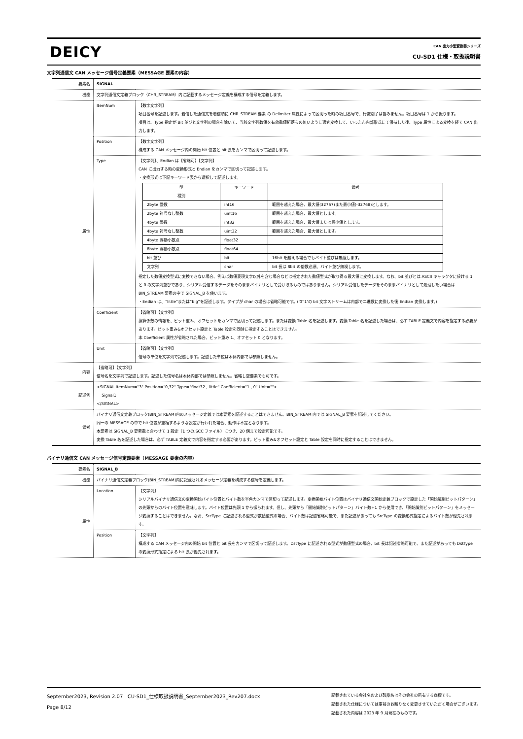DEICY
CAN 出力小型変換器シリーズ
CU-SD1 仕様・取扱説明書
文字列通信文 CAN メッセージ信号定義要素（MESSAGE 要素の内容）
| 要素名 | SIGNAL | |
| 機能 | 文字列通信文定義ブロック（CHR_STREAM）内に記載するメッセージ定義を構成する信号を定義します。 | |
| 属性 | ItemNum | 【数字文字列】 項目番号を記述します。着信した通信文を着信順に CHR_STREAM 要素 の Delimiter 属性によって区切った時の項目番号で、行識別子は含みません。項目番号は 1 から振ります。 項目は、Type 指定が Bit 並びと文字列の場合を除いて、当該文字列数値を有効数値桁落ちの無いように適宜変換して、いったん内部形式にて保持した後、Type 属性による変換を経て CAN 出力します。 |
| | Position | 【数字文字列】 構成する CAN メッセージ内の開始 bit 位置と bit 長をカンマで区切って記述します。 |
| | Type | 【文字列】、Endian は【省略可】【文字列】 CAN に出力する時の変換形式と Endian をカンマで区切って記述します。 ・変換形式は下記キーワード表から選択して記述します。 / 型 種別 / キーワード / 備考 / / 2byte 整数 / int16 / 範囲を越えた場合、最大値(32767)また最小値(-32768)とします。 / / 2byte 符号なし整数 / uint16 / 範囲を越えた場合、最大値とします。 / / 4byte 整数 / int32 / 範囲を越えた場合、最大値または最小値とします。 / / 4byte 符号なし整数 / uint32 / 範囲を越えた場合、最大値とします。 / / 4byte 浮動小数点 / float32 / / / 8byte 浮動小数点 / float64 / / / bit 並び / bit / 16bit を越える場合でもバイト並びは無視します。 / / 文字列 / char / bit 長は 8bit の倍数必須、バイト並び無視します。 / 指定した数値変換型式に変換できない場合、例えば数値表現文字以外を含む場合などは指定された数値型式が取り得る最大値に変換します。なお、bit 並びとは ASCII キャラクタに於ける 1 と 0 の文字列並びであり、シリアル受信するデータをそのままバイナリとして受け取るものではありません。シリアル受信したデータをそのままバイナリとして処理したい場合は BIN_STREAM 要素の中で SIGNAL_B を使います。 ・Endian は、“little”または”big”を記述します。タイプが char の場合は省略可能です。('0''1'の bit 文字ストリームは内部で二進数に変換した後 Endian 変換します。) |
| | Coefficient | 【省略可】【文字列】 換算係数の情報を、ビット重み、オフセットをカンマで区切って記述します。または変換 Table 名を記述します。変換 Table 名を記述した場合は、必ず TABLE 定義文で内容を指定する必要があります。ビット重み&オフセット設定と Table 設定を同時に指定することはできません。 本 Coefficient 属性が省略された場合、ビット重み 1、オフセット 0 となります。 |
| | Unit | 【省略可】【文字列】 信号の単位を文字列で記述します。記述した単位は本体内部では参照しません。 |
| 内容 | 【省略可】【文字列】 信号名を文字列で記述します。記述した信号名は本体内部では参照しません。省略し空要素でも可です。 | |
| 記述例 | <SIGNAL ItemNum="3" Position="0,32" Type="float32 , little" Coefficient="1 , 0" Unit=""> Signal1 </SIGNAL> | |
| 備考 | バイナリ通信文定義ブロック(BIN_STREAM)内のメッセージ定義では本要素を記述することはできません。BIN_STREAM 内では SIGNAL_B 要素を記述してください。 同一の MESSAGE の中で bit 位置が重複するような設定が行われた場合、動作は不定となります。 本要素は SIGNAL_B 要素数と合わせて 1 設定（1 つの.SCC ファイル）につき、20 個まで設定可能です。 変換 Table 名を記述した場合は、必ず TABLE 定義文で内容を指定する必要があります。ビット重み&オフセット設定と Table 設定を同時に指定することはできません。 | |
バイナリ通信文 CAN メッセージ信号定義要素（MESSAGE 要素の内容）
| 要素名 | SIGNAL_B | |
| 機能 | バイナリ通信文定義ブロック(BIN_STREAM)内に記載されるメッセージ定義を構成する信号を定義します。 | |
| 属性 | Location | 【文字列】 シリアルバイナリ通信文の変換開始バイト位置とバイト数を半角カンマで区切って記述します。変換開始バイト位置はバイナリ通信文開始定義ブロックで設定した「開始識別ビットパターン」の先頭からのバイト位置を意味します。バイト位置は先頭 1 から振られます。但し、先頭から「開始識別ビットパターン」バイト数+1 から使用でき、「開始識別ビットパターン」をメッセージ変換することはできません。なお、SrcType に記述される型式が数値型式の場合、バイト数は記述省略可能で、また記述があっても SrcType の変換形式指定によるバイト数が優先されます。 |
| | Position | 【文字列】 構成する CAN メッセージ内の開始 bit 位置と bit 長をカンマで区切って記述します。DstType に記述される型式が数値型式の場合、bit 長は記述省略可能で、また記述があっても DstType の変換形式指定による bit 長が優先されます。 |
September2023, Revision 2.07 CU-SD1_仕様取扱説明書_September2023_Rev207.docx
Page 8/12
記載されている会社名および製品名はその会社の所有する商標です。
記載された仕様については事前のお断りなく変更させていただく場合がございます。
記載された内容は 2023 年 9 月現在のものです。